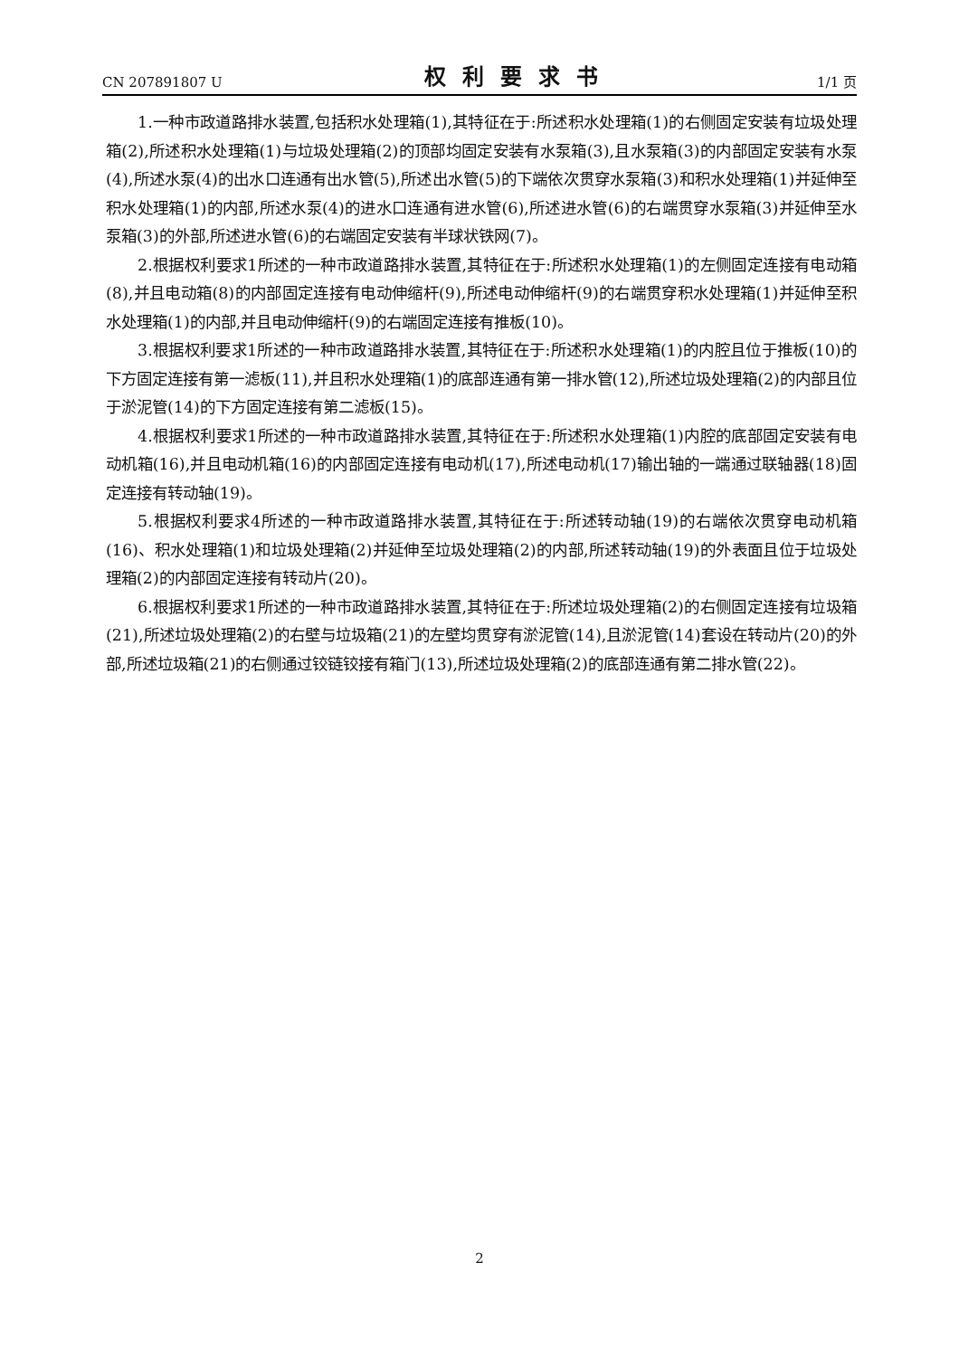CN 207891807 U 权利要求书 1/1 页
1.一种市政道路排水装置,包括积水处理箱(1),其特征在于:所述积水处理箱(1)的右侧固定安装有垃圾处理箱(2),所述积水处理箱(1)与垃圾处理箱(2)的顶部均固定安装有水泵箱(3),且水泵箱(3)的内部固定安装有水泵(4),所述水泵(4)的出水口连通有出水管(5),所述出水管(5)的下端依次贯穿水泵箱(3)和积水处理箱(1)并延伸至积水处理箱(1)的内部,所述水泵(4)的进水口连通有进水管(6),所述进水管(6)的右端贯穿水泵箱(3)并延伸至水泵箱(3)的外部,所述进水管(6)的右端固定安装有半球状铁网(7)。
2.根据权利要求1所述的一种市政道路排水装置,其特征在于:所述积水处理箱(1)的左侧固定连接有电动箱(8),并且电动箱(8)的内部固定连接有电动伸缩杆(9),所述电动伸缩杆(9)的右端贯穿积水处理箱(1)并延伸至积水处理箱(1)的内部,并且电动伸缩杆(9)的右端固定连接有推板(10)。
3.根据权利要求1所述的一种市政道路排水装置,其特征在于:所述积水处理箱(1)的内腔且位于推板(10)的下方固定连接有第一滤板(11),并且积水处理箱(1)的底部连通有第一排水管(12),所述垃圾处理箱(2)的内部且位于淤泥管(14)的下方固定连接有第二滤板(15)。
4.根据权利要求1所述的一种市政道路排水装置,其特征在于:所述积水处理箱(1)内腔的底部固定安装有电动机箱(16),并且电动机箱(16)的内部固定连接有电动机(17),所述电动机(17)输出轴的一端通过联轴器(18)固定连接有转动轴(19)。
5.根据权利要求4所述的一种市政道路排水装置,其特征在于:所述转动轴(19)的右端依次贯穿电动机箱(16)、积水处理箱(1)和垃圾处理箱(2)并延伸至垃圾处理箱(2)的内部,所述转动轴(19)的外表面且位于垃圾处理箱(2)的内部固定连接有转动片(20)。
6.根据权利要求1所述的一种市政道路排水装置,其特征在于:所述垃圾处理箱(2)的右侧固定连接有垃圾箱(21),所述垃圾处理箱(2)的右壁与垃圾箱(21)的左壁均贯穿有淤泥管(14),且淤泥管(14)套设在转动片(20)的外部,所述垃圾箱(21)的右侧通过铰链铰接有箱门(13),所述垃圾处理箱(2)的底部连通有第二排水管(22)。
2